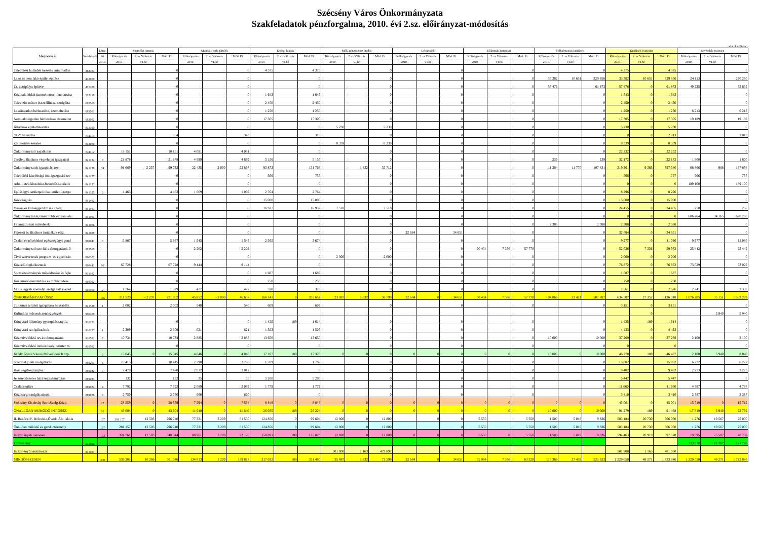Szécsény Város Önkormányzata
Szakfeladatok pénzforgalma, 2010. évi 2.sz. előirányzat-módosítás
adatok e.Ft-ban
| Megnevezés | Szakfela-dat | Létsz. | Személyi juttatás | | | Munkált. terh. járulék | | | Dologi kiadás | | | Műk. pénzeszköz átadás | | | Céltartalék | | | Ellátottak juttatásai | | | Felhalmozási kiadások | | | Kiadások összesen | | | Bevételek összesen | | |
| --- | --- | --- | --- | --- | --- | --- | --- | --- | --- | --- | --- | --- | --- | --- | --- | --- | --- | --- | --- | --- | --- | --- | --- | --- | --- | --- | --- | --- | --- |
| | | fő | Költségvetés | 2. sz.Változás | Mód. Ei. | Költségvetés | 2. sz.Változás | Mód. Ei. | Költségvetés | 2. sz.Változás | Mód. Ei. | Költségvetés | 2. sz.Változás | Mód. Ei. | Költségvetés | 2. sz.Változás | Mód. Ei. | Költségvetés | 2. sz.Változás | Mód. Ei. | Költségvetés | 2. sz.Változás | Mód. Ei. | Költségvetés | 2. sz.Változás | Mód. Ei. | Költségvetés | 2. sz.Változás | Mód. Ei. |
| | | 2010. | 2010. | VI.hó | | 2010. | VI.hó | | 2010. | VI.hó | | 2010. | VI.hó | | 2010. | VI.hó | | 2010. | VI.hó | | 2010. | VI.hó | | 2010. | VI.hó | | 2010. | VI.hó | |
| Települési hulladék kezelés, ártalmatlan | 382101 | | | | 0 | | | 0 | 4 375 | | 4 375 | | | 0 | | | 0 | | | 0 | | | 0 | 4 375 | | 4 375 | | | 0 |
| Lakó és nem lakó épület építése | 412000 | | | | 0 | | | 0 | | | 0 | | | 0 | | | 0 | | | 0 | 33 382 | 10 651 | 329 856 | 33 382 | 10 651 | 329 856 | 24 113 | | 290 280 |
| Út, autópálya építése | 421100 | | | | 0 | | | 0 | | | 0 | | | 0 | | | 0 | | | 0 | 57 476 | | 61 873 | 57 476 | 0 | 61 873 | 49 235 | | 53 632 |
| Közutak, hidak üzemeltetése, fenntartása | 522110 | | | | 0 | | | 0 | 1 643 | | 1 643 | | | 0 | | | 0 | | | 0 | | | 0 | 1 643 | 0 | 1 643 | | | 0 |
| Televízió-műsor összeállítása, szolgálta | 602000 | | | | 0 | | | 0 | 2 450 | | 2 450 | | | 0 | | | 0 | | | 0 | | | 0 | 2 450 | 0 | 2 450 | | | 0 |
| Lakóingatlan bérbeadása, üzemeltetése | 682001 | | | | 0 | | | 0 | 1 250 | | 1 250 | | | 0 | | | 0 | | | 0 | | | 0 | 1 250 | 0 | 1 250 | 6 213 | | 6 213 |
| Nem lakóingatlan bérbeadása, üzemeltet | 682002 | | | | 0 | | | 0 | 17 305 | | 17 305 | | | 0 | | | 0 | | | 0 | | | 0 | 17 305 | 0 | 17 305 | 19 189 | | 19 189 |
| Általános épülettakarítás | 812100 | | | | 0 | | | 0 | | | 0 | 5 230 | | 5 230 | | | 0 | | | 0 | | | 0 | 5 230 | 0 | 5 230 | | | 0 |
| OGY választás | 841114 | | | | 1 354 | | | 343 | | | 316 | | | 0 | | | 0 | | | 0 | | | 0 | 0 | 0 | 2 013 | | | 2 013 |
| Zöldterület-kezelés | 813000 | | | | 0 | | | 0 | | | 0 | 8 339 | | 8 339 | | | 0 | | | 0 | | | 0 | 8 339 | 0 | 8 339 | | | 0 |
| Önkormányzati jogalkotás | 841112 | | 18 151 | | 18 151 | 4 081 | | 4 081 | | | 0 | | | 0 | | | 0 | | | 0 | | | 0 | 22 232 | 0 | 22 232 | | | 0 |
| Területi általános végrehajtó igazgatási | 841124 | 8 | 21 878 | | 21 878 | 4 899 | | 4 899 | 5 156 | | 5 156 | | | 0 | | | 0 | | | 0 | 239 | | 239 | 32 172 | 0 | 32 172 | 1 800 | | 1 800 |
| Önkormányzatok igazgatási tev. | 841126 | 34 | 91 669 | - 2 237 | 99 732 | 22 435 | - 2 000 | 22 897 | 93 873 | | 131 768 | | 1 832 | 35 712 | | | 0 | | | 0 | 11 384 | 11 770 | 107 431 | 219 361 | 9 365 | 397 540 | 68 866 | 986 | 187 894 |
| Települési kisebbségi önk.igazgatási tev | 841127 | | | | 0 | | | 0 | 566 | | 757 | | | 0 | | | 0 | | | 0 | | | 0 | 566 | 0 | 757 | 566 | | 757 |
| Adó,illeték kiszabása,beszedése,adóelle | 841133 | | | | 0 | | | 0 | | | 0 | | | 0 | | | 0 | | | 0 | | | 0 | 0 | 0 | 0 | 189 100 | | 189 100 |
| Építésügyi,területpolitika területi igazga | 841325 | 2 | 4 463 | | 4 463 | 1 069 | | 1 069 | 2 764 | | 2 764 | | | 0 | | | 0 | | | 0 | | | 0 | 8 296 | 0 | 8 296 | | | 0 |
| Közvilágítás | 841402 | | | | 0 | | | 0 | 15 000 | | 15 000 | | | 0 | | | 0 | | | 0 | | | 0 | 15 000 | 0 | 15 000 | | | 0 |
| Város- és községgazd.m.n.s.szolg. | 841403 | | | | 0 | | | 0 | 16 937 | | 16 937 | 7 518 | | 7 518 | | | 0 | | | 0 | | | 0 | 24 455 | 0 | 24 455 | 250 | | 250 |
| Önkormányzatok,vmint többcélú társ.els | 841901 | | | | 0 | | | 0 | | | 0 | | | 0 | | | 0 | | | 0 | | | 0 | 0 | 0 | 0 | 606 264 | 34 165 | 690 298 |
| Finanszírozási műveletek | 841906 | | | | 0 | | | 0 | | | 0 | | | 0 | | | 0 | | | 0 | 2 388 | | 2 388 | 2 388 | 0 | 2 388 | | | 0 |
| Fejezeti és általános tartalékok elsz. | 841908 | | | | 0 | | | 0 | | | 0 | | | 0 | 32 684 | | 34 651 | | | 0 | | | 0 | 32 684 | 0 | 34 651 | | | 0 |
| Család és nővédelmi egészségügyi gond | 869041 | 3 | 5 867 | | 5 867 | 1 545 | | 1 545 | 2 565 | | 3 674 | | | 0 | | | 0 | | | 0 | | | 0 | 9 977 | 0 | 11 086 | 9 977 | | 11 086 |
| Önkormányzati szociális támogatások fi | 882000 | | | | 0 | 2 202 | | 2 202 | | | 0 | | | 0 | | | 0 | 50 434 | 7 336 | 57 770 | | | 0 | 52 636 | 7 336 | 59 972 | 25 442 | | 25 442 |
| Civil szervezetek program- és egyéb tán | 890302 | | | | 0 | | | 0 | | | 0 | 2 000 | | 2 000 | | | 0 | | | 0 | | | 0 | 2 000 | 0 | 2 000 | | | 0 |
| Közcélú foglalkoztatás | 890441 | 96 | 67 728 | | 67 728 | 9 144 | | 9 144 | | | 0 | | | 0 | | | 0 | | | 0 | | | 0 | 76 872 | 0 | 76 872 | 73 029 | | 73 029 |
| Sportlétesítmények működtetése és fejle | 931102 | | | | 0 | | | 0 | 1 687 | | 1 687 | | | 0 | | | 0 | | | 0 | | | 0 | 1 687 | 0 | 1 687 | | | 0 |
| Köztemető-fenntartása és működtetése | 960302 | | | | 0 | | | 0 | 250 | | 250 | | | 0 | | | 0 | | | 0 | | | 0 | 250 | 0 | 250 | | | 0 |
| M.n.s. egyéb személyi szolgáltatások/tel | 960900 | 2 | 1 764 | | 1 829 | 477 | | 477 | 320 | | 320 | | | 0 | | | 0 | | | 0 | | | 0 | 2 561 | 0 | 2 626 | 2 241 | | 2 306 |
| ÖNKORMÁNYZAT ÖSSZ. | | 145 | 211 520 | - 2 237 | 221 002 | 45 852 | - 2 000 | 46 657 | 166 141 | 0 | 205 652 | 23 087 | 1 832 | 58 799 | 32 684 | 0 | 34 651 | 50 434 | 7 336 | 57 770 | 104 869 | 22 421 | 501 787 | 634 587 | 27 352 | 1 126 318 | 1 076 285 | 35 151 | 1 553 289 |
| Turizmus területi igazgatása és szabály. | 841328 | 1 | 2 002 | | 2 002 | 540 | | 540 | 609 | | 609 | | | 0 | | | 0 | | | 0 | | | 0 | 3 151 | 0 | 3 151 | | | 0 |
| Kulturális műsorok,rendezvények | 900400 | | | | | | | | | | | | | | | | | | | | | | | | 0 | | | 5 940 | 5 940 |
| Könyvtári állomány gyarapítása,nyilv. | 910121 | | | | 0 | | | 0 | 1 425 | 189 | 1 614 | | | 0 | | | 0 | | | 0 | | | 0 | 1 425 | 189 | 1 614 | | | 0 |
| Könyvtári szolgáltatások | 910123 | 1 | 2 309 | | 2 309 | 621 | | 621 | 1 503 | | 1 503 | | | 0 | | | 0 | | | 0 | | | 0 | 4 433 | 0 | 4 433 | | | 0 |
| Közművelődési tev.és támogatásuk | 910501 | 7 | 10 734 | | 10 734 | 2 885 | | 2 885 | 13 650 | | 13 650 | | | 0 | | | 0 | | | 0 | 10 000 | | 10 000 | 37 269 | 0 | 37 269 | 2 100 | | 2 100 |
| Közművelődési int.közösségi színter m. | 910502 | | | | 0 | | | 0 | | | 0 | | | 0 | | | 0 | | | 0 | | | 0 | 0 | | 0 | | | 0 |
| Krúdy Gyula Városi Művelődési Közp. | | 9 | 15 045 | 0 | 15 045 | 4 046 | 0 | 4 046 | 17 187 | 189 | 17 376 | 0 | 0 | 0 | 0 | 0 | 0 | 0 | 0 | 0 | 10 000 | 0 | 10 000 | 46 278 | 189 | 46 467 | 2 100 | 5 940 | 8 040 |
| Gyermekjóléti szolgáltatás | 889201 | 4 | 10 415 | | 10 415 | 2 798 | | 2 798 | 1 789 | | 1 789 | | | 0 | | | 0 | | | 0 | | | 0 | 15 002 | | 15 002 | 6 272 | | 6 272 |
| Házi segítségnyújtás | 889922 | 7 | 7 470 | | 7 470 | 2 012 | | 2 012 | | | 0 | | | 0 | | | 0 | | | 0 | | | 0 | 9 482 | | 9 482 | 2 273 | | 2 273 |
| Jelzőrendszeres házi segítségnyújtás | 889923 | | 132 | | 132 | 35 | | 35 | 5 280 | | 5 280 | | | 0 | | | 0 | | | 0 | | | 0 | 5 447 | | 5 447 | | | 0 |
| Családsegítés | 889924 | 4 | 7 792 | | 7 792 | 2 089 | | 2 089 | 1 779 | | 1 779 | | | 0 | | | 0 | | | 0 | | | 0 | 11 660 | | 11 660 | 4 787 | | 4 787 |
| Közösségi szolgáltatások | 889926 | 2 | 2 750 | | 2 750 | 660 | | 660 | | | 0 | | | 0 | | | 0 | | | 0 | | | 0 | 3 410 | | 3 410 | 2 387 | | 2 387 |
| Szécsény Kistérség Szoc.Szolg.Közp. | | 17 | 28 559 | 0 | 28 559 | 7 594 | 0 | 7 594 | 8 848 | 0 | 8 848 | 0 | 0 | 0 | 0 | 0 | 0 | 0 | 0 | 0 | 0 | 0 | 0 | 45 001 | 0 | 45 001 | 15 719 | 0 | 15 719 |
| ÖNÁLLÓAN MŰKÖDŐ INT.ÖSSZ. | | 26 | 43 604 | 0 | 43 604 | 11 640 | 0 | 11 640 | 26 035 | 189 | 26 224 | 0 | 0 | 0 | 0 | 0 | 0 | 0 | 0 | 0 | 10 000 | 0 | 10 000 | 91 279 | 189 | 91 468 | 17 819 | 5 940 | 23 759 |
| II. Rákóczi F. Bölcsöde,Óvoda Ált. Iskola | | 137 | 281 157 | 12 503 | 296 740 | 77 321 | 3 209 | 81 530 | 124 856 | 0 | 99 604 | 12 800 | 0 | 12 800 | | 0 | 0 | 5 550 | | 5 550 | 1 500 | 5 018 | 9 836 | 503 184 | 20 730 | 506 060 | 1 276 | 19 567 | 25 000 |
| Önállóan működő és gazd.intézmény | | 137 | 281 157 | 12 503 | 296 740 | 77 321 | 3 209 | 81 530 | 124 856 | 0 | 99 604 | 12 800 | 0 | 12 800 | | | 0 | 5 550 | | 5 550 | 1 500 | 5 018 | 9 836 | 503 184 | 20 730 | 506 060 | 1 276 | 19 567 | 25 000 |
| Intézmények összesen | | 163 | 324 761 | 12 503 | 340 344 | 88 961 | 3 209 | 93 170 | 150 891 | 189 | 125 828 | 12 800 | 0 | 12 800 | 0 | 0 | 0 | 5 550 | 0 | 5 550 | 11 500 | 5 018 | 19 836 | 594 463 | 20 919 | 597 528 | 19 095 | 25 507 | 48 759 |
| Forráshiány | 841906 | | | | | | | | | | | | | | | | | | | | | | | | | | 133 670 | - 12 387 | 121 798 |
| Intézményfinanszírozás | 841907 | | | | | | | | | | | 501 908 | 1 163 | 479 897 | | | | | | | | | | 501 908 | 1 163 | 481 060 | | | |
| MINDÖSSZESEN | | 308 | 536 281 | 10 266 | 561 346 | 134 813 | 1 209 | 139 827 | 317 032 | 189 | 331 480 | 35 887 | 1 832 | 71 599 | 32 684 | 0 | 34 651 | 55 984 | 7 336 | 63 320 | 116 369 | 27 439 | 521 623 | 1 229 050 | 48 271 | 1 723 846 | 1 229 050 | 48 271 | 1 723 846 |